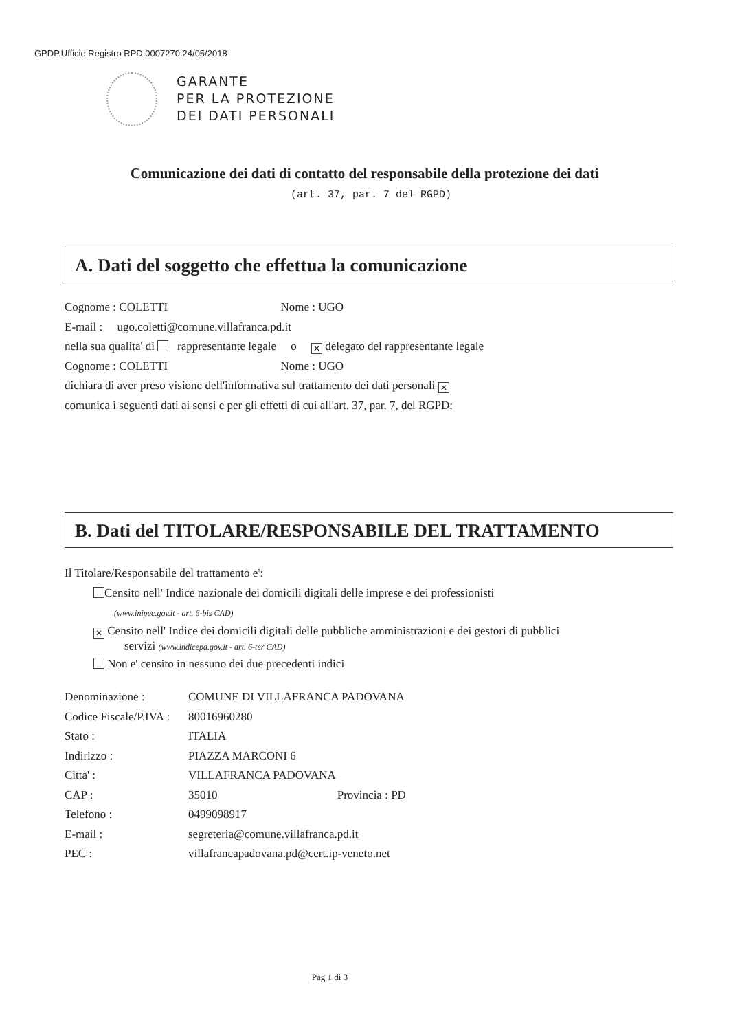GPDP.Ufficio.Registro RPD.0007270.24/05/2018
GARANTE
PER LA PROTEZIONE
DEI DATI PERSONALI
Comunicazione dei dati di contatto del responsabile della protezione dei dati
(art. 37, par. 7 del RGPD)
A. Dati del soggetto che effettua la comunicazione
Cognome : COLETTI Nome : UGO
E-mail : ugo.coletti@comune.villafranca.pd.it
nella sua qualita' di rappresentante legale o ✕ delegato del rappresentante legale
Cognome : COLETTI Nome : UGO
dichiara di aver preso visione dell'informativa sul trattamento dei dati personali ✕
comunica i seguenti dati ai sensi e per gli effetti di cui all'art. 37, par. 7, del RGPD:
B. Dati del TITOLARE/RESPONSABILE DEL TRATTAMENTO
Il Titolare/Responsabile del trattamento e':
Censito nell' Indice nazionale dei domicili digitali delle imprese e dei professionisti
(www.inipec.gov.it - art. 6-bis CAD)
✕ Censito nell' Indice dei domicili digitali delle pubbliche amministrazioni e dei gestori di pubblici
servizi (www.indicepa.gov.it - art. 6-ter CAD)
Non e' censito in nessuno dei due precedenti indici
Denominazione :
COMUNE DI VILLAFRANCA PADOVANA
Codice Fiscale/P.IVA :
80016960280
Stato :
ITALIA
Indirizzo :
PIAZZA MARCONI 6
Citta' :
VILLAFRANCA PADOVANA
CAP :
35010 Provincia : PD
Telefono :
0499098917
E-mail :
segreteria@comune.villafranca.pd.it
PEC :
villafrancapadovana.pd@cert.ip-veneto.net
Pag 1 di 3